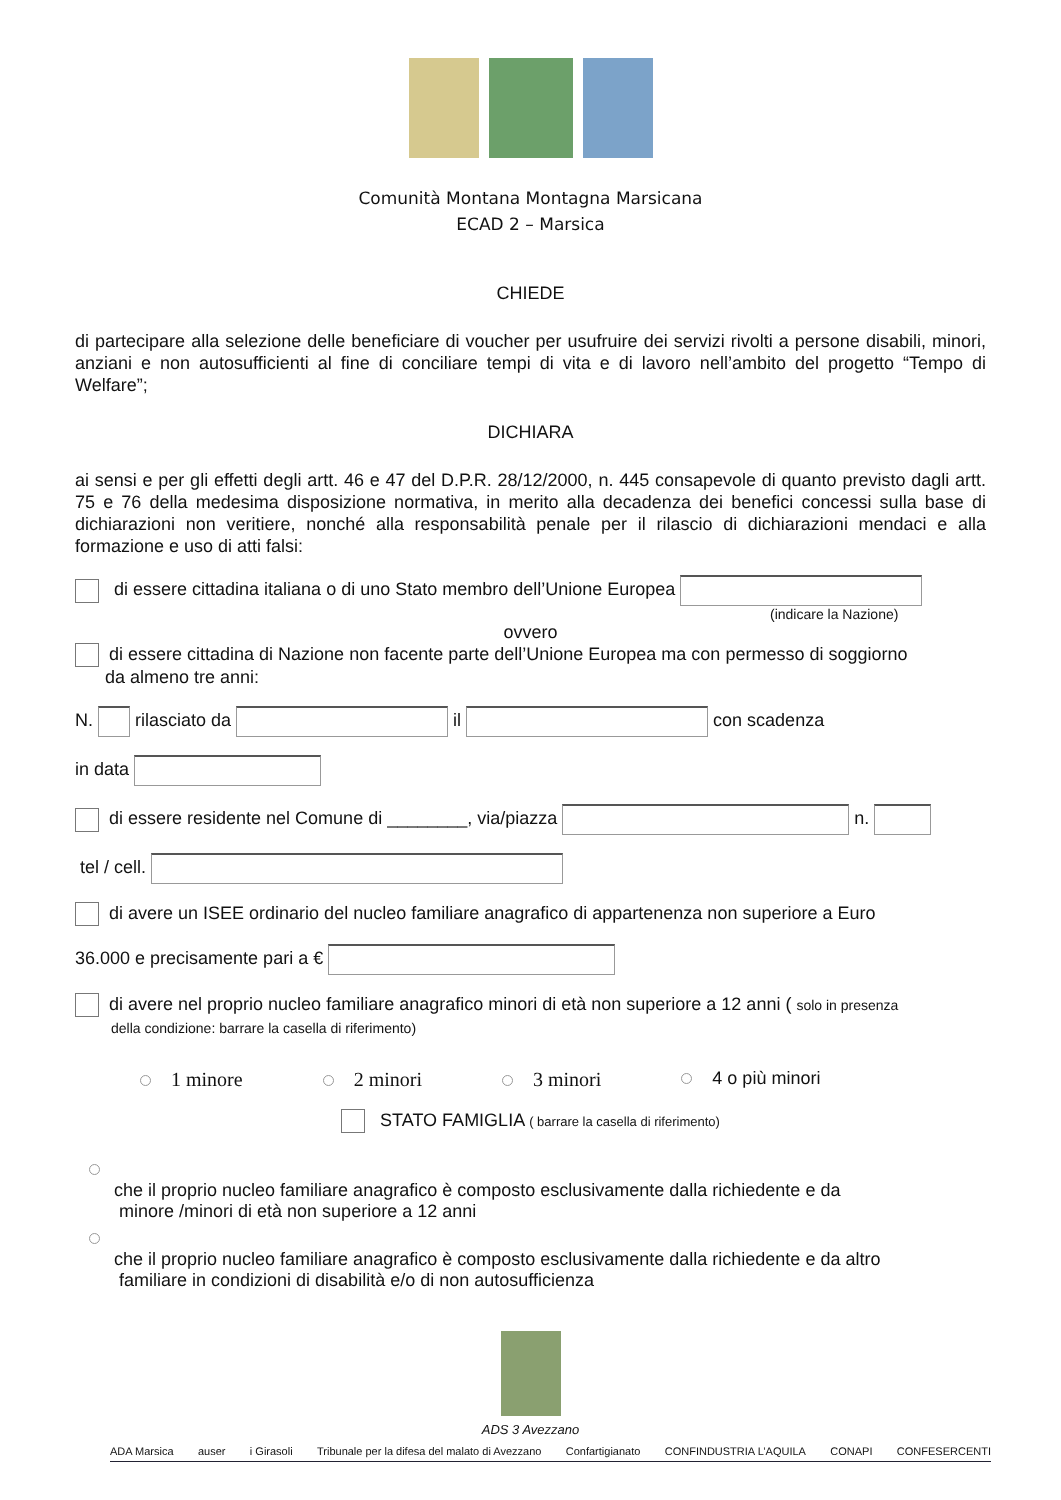Comunità Montana Montagna Marsicana
ECAD 2 – Marsica
CHIEDE
di partecipare alla selezione delle beneficiare di voucher per usufruire dei servizi rivolti a persone disabili, minori, anziani e non autosufficienti al fine di conciliare tempi di vita e di lavoro nell’ambito del progetto “Tempo di Welfare”;
DICHIARA
ai sensi e per gli effetti degli artt. 46 e 47 del D.P.R. 28/12/2000, n. 445 consapevole di quanto previsto dagli artt. 75 e 76 della medesima disposizione normativa, in merito alla decadenza dei benefici concessi sulla base di dichiarazioni non veritiere, nonché alla responsabilità penale per il rilascio di dichiarazioni mendaci e alla formazione e uso di atti falsi:
di essere cittadina italiana o di uno Stato membro dell’Unione Europea
(indicare la Nazione)
ovvero
di essere cittadina di Nazione non facente parte dell’Unione Europea ma con permesso di soggiorno
da almeno tre anni:
N. rilasciato da il con scadenza
in data
di essere residente nel Comune di ________, via/piazza n.
tel / cell.
di avere un ISEE ordinario del nucleo familiare anagrafico di appartenenza non superiore a Euro
36.000 e precisamente pari a €
di avere nel proprio nucleo familiare anagrafico minori di età non superiore a 12 anni ( solo in presenza
della condizione: barrare la casella di riferimento)
1 minore 2 minori 3 minori 4 o più minori
STATO FAMIGLIA ( barrare la casella di riferimento)
che il proprio nucleo familiare anagrafico è composto esclusivamente dalla richiedente e da
minore /minori di età non superiore a 12 anni
che il proprio nucleo familiare anagrafico è composto esclusivamente dalla richiedente e da altro
familiare in condizioni di disabilità e/o di non autosufficienza
ADS 3 Avezzano
ADA Marsica auser i Girasoli Tribunale per la difesa del malato di Avezzano Confartigianato CONFINDUSTRIA L’AQUILA CONAPI CONFESERCENTI